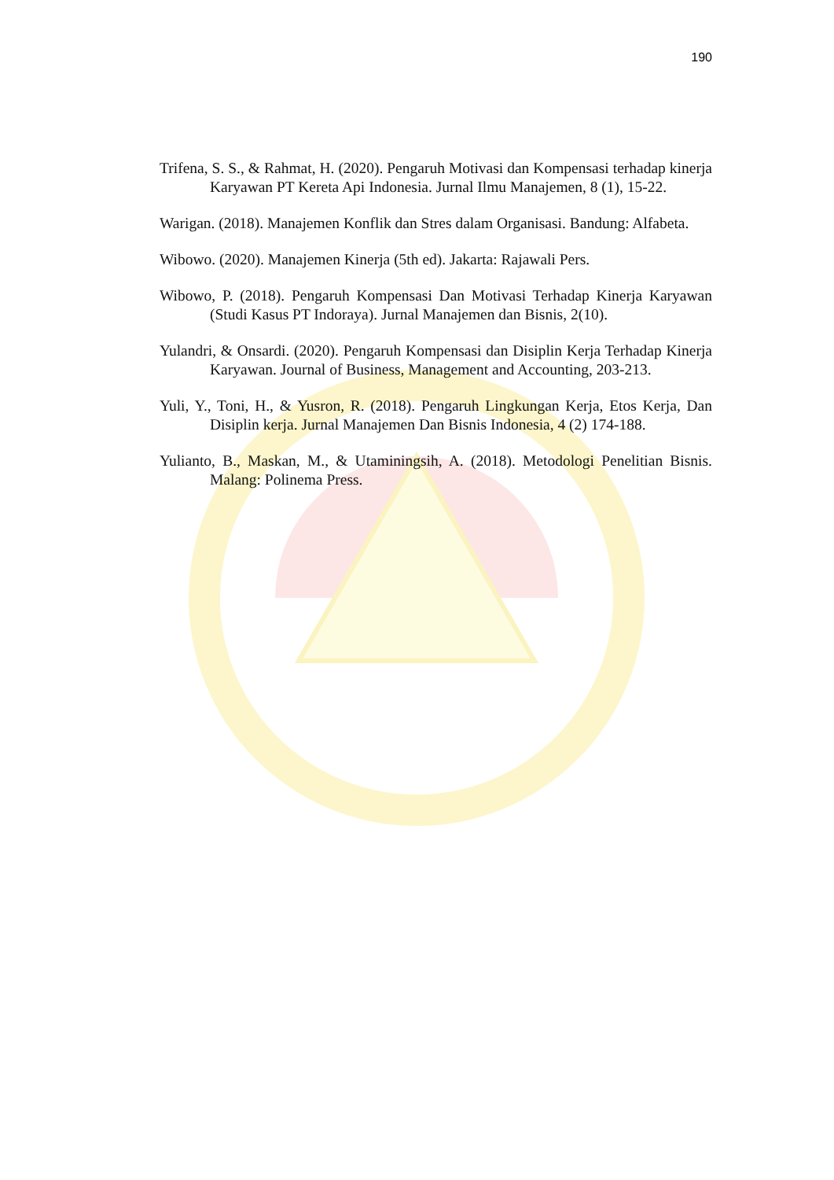190
Trifena, S. S., & Rahmat, H. (2020). Pengaruh Motivasi dan Kompensasi terhadap kinerja Karyawan PT Kereta Api Indonesia. Jurnal Ilmu Manajemen, 8 (1), 15-22.
Warigan. (2018). Manajemen Konflik dan Stres dalam Organisasi. Bandung: Alfabeta.
Wibowo. (2020). Manajemen Kinerja (5th ed). Jakarta: Rajawali Pers.
Wibowo, P. (2018). Pengaruh Kompensasi Dan Motivasi Terhadap Kinerja Karyawan (Studi Kasus PT Indoraya). Jurnal Manajemen dan Bisnis, 2(10).
Yulandri, & Onsardi. (2020). Pengaruh Kompensasi dan Disiplin Kerja Terhadap Kinerja Karyawan. Journal of Business, Management and Accounting, 203-213.
Yuli, Y., Toni, H., & Yusron, R. (2018). Pengaruh Lingkungan Kerja, Etos Kerja, Dan Disiplin kerja. Jurnal Manajemen Dan Bisnis Indonesia, 4 (2) 174-188.
Yulianto, B., Maskan, M., & Utaminingsih, A. (2018). Metodologi Penelitian Bisnis. Malang: Polinema Press.